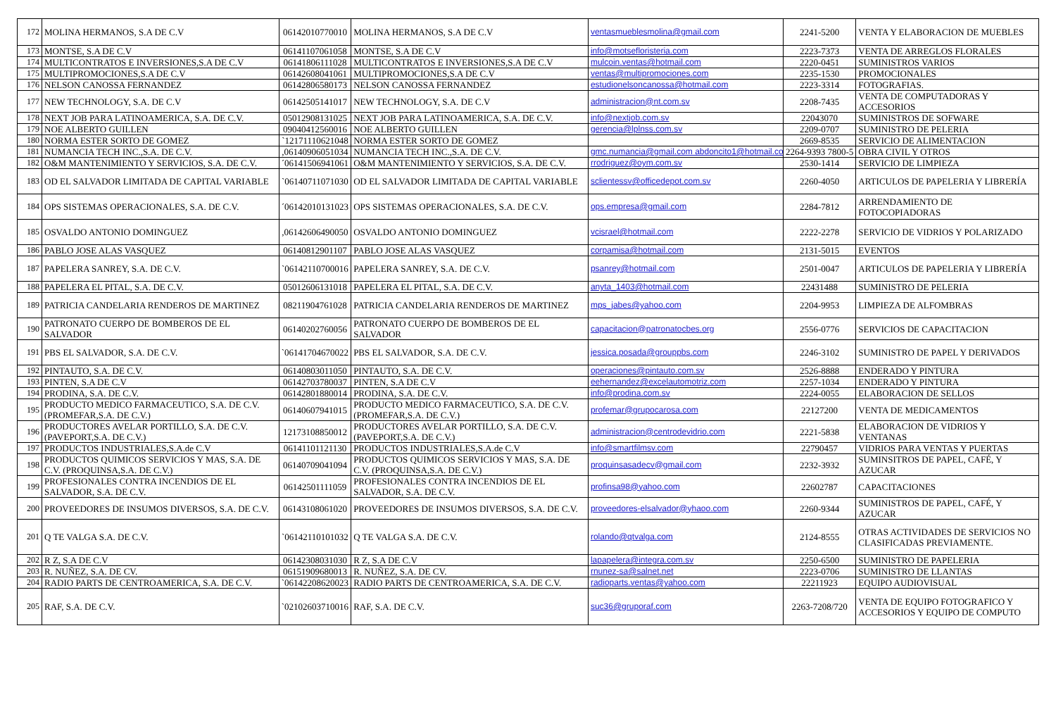| 172 | MOLINA HERMANOS, S.A DE C.V | 06142010770010 | MOLINA HERMANOS, S.A DE C.V | ventasmueblesmolina@gmail.com | 2241-5200 | VENTA Y ELABORACION DE MUEBLES |
| 173 | MONTSE, S.A DE C.V | 06141107061058 | MONTSE, S.A DE C.V | info@motsefloristeria.com | 2223-7373 | VENTA DE ARREGLOS FLORALES |
| 174 | MULTICONTRATOS E INVERSIONES,S.A DE C.V | 06141806111028 | MULTICONTRATOS E INVERSIONES,S.A DE C.V | mulcoin.ventas@hotmail.com | 2220-0451 | SUMINISTROS VARIOS |
| 175 | MULTIPROMOCIONES,S.A DE C.V | 06142608041061 | MULTIPROMOCIONES,S.A DE C.V | ventas@multipromociones.com | 2235-1530 | PROMOCIONALES |
| 176 | NELSON CANOSSA FERNANDEZ | 06142806580173 | NELSON CANOSSA FERNANDEZ | estudionelsoncanossa@hotmail.com | 2223-3314 | FOTOGRAFIAS. |
| 177 | NEW TECHNOLOGY, S.A. DE C.V | 06142505141017 | NEW TECHNOLOGY, S.A. DE C.V | administracion@nt.com.sv | 2208-7435 | VENTA DE COMPUTADORAS Y ACCESORIOS |
| 178 | NEXT JOB PARA LATINOAMERICA, S.A. DE C.V. | 05012908131025 | NEXT JOB PARA LATINOAMERICA, S.A. DE C.V. | info@nextjob.com.sv | 22043070 | SUMINISTROS DE SOFWARE |
| 179 | NOE ALBERTO GUILLEN | 09040412560016 | NOE ALBERTO GUILLEN | gerencia@lplnss.com.sv | 2209-0707 | SUMINISTRO DE PELERIA |
| 180 | NORMA ESTER SORTO DE GOMEZ | `12171110621048 | NORMA ESTER SORTO DE GOMEZ | | 2669-8535 | SERVICIO DE ALIMENTACION |
| 181 | NUMANCIA TECH INC.,S.A. DE C.V. | ,06140906051034 | NUMANCIA TECH INC.,S.A. DE C.V. | gmc.numancia@gmail.com abdoncito1@hotmail.com | 2264-9393 7800-5 | OBRA CIVIL Y OTROS |
| 182 | O&M MANTENIMIENTO Y SERVICIOS, S.A. DE C.V. | ´06141506941061 | O&M MANTENIMIENTO Y SERVICIOS, S.A. DE C.V. | rrodriguez@oym.com.sv | 2530-1414 | SERVICIO DE LIMPIEZA |
| 183 | OD EL SALVADOR LIMITADA DE CAPITAL VARIABLE | `06140711071030 | OD EL SALVADOR LIMITADA DE CAPITAL VARIABLE | sclientessv@officedepot.com.sv | 2260-4050 | ARTICULOS DE PAPELERIA Y LIBRERÍA |
| 184 | OPS SISTEMAS OPERACIONALES, S.A. DE C.V. | ´06142010131023 | OPS SISTEMAS OPERACIONALES, S.A. DE C.V. | ops.empresa@gmail.com | 2284-7812 | ARRENDAMIENTO DE FOTOCOPIADORAS |
| 185 | OSVALDO ANTONIO DOMINGUEZ | ,06142606490050 | OSVALDO ANTONIO DOMINGUEZ | vcisrael@hotmail.com | 2222-2278 | SERVICIO DE VIDRIOS Y POLARIZADO |
| 186 | PABLO JOSE ALAS VASQUEZ | 06140812901107 | PABLO JOSE ALAS VASQUEZ | corpamisa@hotmail.com | 2131-5015 | EVENTOS |
| 187 | PAPELERA SANREY, S.A. DE C.V. | `06142110700016 | PAPELERA SANREY, S.A. DE C.V. | psanrey@hotmail.com | 2501-0047 | ARTICULOS DE PAPELERIA Y LIBRERÍA |
| 188 | PAPELERA EL PITAL, S.A. DE C.V. | 05012606131018 | PAPELERA EL PITAL, S.A. DE C.V. | anyta_1403@hotmail.com | 22431488 | SUMINISTRO DE PELERIA |
| 189 | PATRICIA CANDELARIA RENDEROS DE MARTINEZ | 08211904761028 | PATRICIA CANDELARIA RENDEROS DE MARTINEZ | mps_jabes@yahoo.com | 2204-9953 | LIMPIEZA DE ALFOMBRAS |
| 190 | PATRONATO CUERPO DE BOMBEROS DE EL SALVADOR | 06140202760056 | PATRONATO CUERPO DE BOMBEROS DE EL SALVADOR | capacitacion@patronatocbes.org | 2556-0776 | SERVICIOS DE CAPACITACION |
| 191 | PBS EL SALVADOR, S.A. DE C.V. | `06141704670022 | PBS EL SALVADOR, S.A. DE C.V. | jessica.posada@grouppbs.com | 2246-3102 | SUMINISTRO DE PAPEL Y DERIVADOS |
| 192 | PINTAUTO, S.A. DE C.V. | 06140803011050 | PINTAUTO, S.A. DE C.V. | operaciones@pintauto.com.sv | 2526-8888 | ENDERADO Y PINTURA |
| 193 | PINTEN, S.A DE C.V | 06142703780037 | PINTEN, S.A DE C.V | eehernandez@excelautomotriz.com | 2257-1034 | ENDERADO Y PINTURA |
| 194 | PRODINA, S.A. DE C.V. | 06142801880014 | PRODINA, S.A. DE C.V. | info@prodina.com.sv | 2224-0055 | ELABORACION DE SELLOS |
| 195 | PRODUCTO MEDICO FARMACEUTICO, S.A. DE C.V. (PROMEFAR,S.A. DE C.V.) | 06140607941015 | PRODUCTO MEDICO FARMACEUTICO, S.A. DE C.V. (PROMEFAR,S.A. DE C.V.) | profemar@grupocarosa.com | 22127200 | VENTA DE MEDICAMENTOS |
| 196 | PRODUCTORES AVELAR PORTILLO, S.A. DE C.V. (PAVEPORT,S.A. DE C.V.) | 12173108850012 | PRODUCTORES AVELAR PORTILLO, S.A. DE C.V. (PAVEPORT,S.A. DE C.V.) | administracion@centrodevidrio.com | 2221-5838 | ELABORACION DE VIDRIOS Y VENTANAS |
| 197 | PRODUCTOS INDUSTRIALES,S.A.de C.V | 06141101121130 | PRODUCTOS INDUSTRIALES,S.A.de C.V | info@smartfilmsv.com | 22790457 | VIDRIOS PARA VENTAS Y PUERTAS |
| 198 | PRODUCTOS QUIMICOS SERVICIOS Y MAS, S.A. DE C.V. (PROQUINSA,S.A. DE C.V.) | 06140709041094 | PRODUCTOS QUIMICOS SERVICIOS Y MAS, S.A. DE C.V. (PROQUINSA,S.A. DE C.V.) | proquinsasadecv@gmail.com | 2232-3932 | SUMINSITROS DE PAPEL, CAFÉ, Y AZUCAR |
| 199 | PROFESIONALES CONTRA INCENDIOS DE EL SALVADOR, S.A. DE C.V. | 06142501111059 | PROFESIONALES CONTRA INCENDIOS DE EL SALVADOR, S.A. DE C.V. | profinsa98@yahoo.com | 22602787 | CAPACITACIONES |
| 200 | PROVEEDORES DE INSUMOS DIVERSOS, S.A. DE C.V. | 06143108061020 | PROVEEDORES DE INSUMOS DIVERSOS, S.A. DE C.V. | proveedores-elsalvador@yhaoo.com | 2260-9344 | SUMINISTROS DE PAPEL, CAFÉ, Y AZUCAR |
| 201 | Q TE VALGA S.A. DE C.V. | `06142110101032 | Q TE VALGA S.A. DE C.V. | rolando@qtvalga.com | 2124-8555 | OTRAS ACTIVIDADES DE SERVICIOS NO CLASIFICADAS PREVIAMENTE. |
| 202 | R Z, S.A DE C.V | 06142308031030 | R Z, S.A DE C.V | lapapelera@integra.com.sv | 2250-6500 | SUMINISTRO DE PAPELERIA |
| 203 | R. NUÑEZ, S.A. DE CV. | 06151909680013 | R. NUÑEZ, S.A. DE CV. | rnunez-sa@salnet.net | 2223-0706 | SUMINISTRO DE LLANTAS |
| 204 | RADIO PARTS DE CENTROAMERICA, S.A. DE C.V. | `06142208620023 | RADIO PARTS DE CENTROAMERICA, S.A. DE C.V. | radioparts.ventas@yahoo.com | 22211923 | EQUIPO AUDIOVISUAL |
| 205 | RAF, S.A. DE C.V. | `02102603710016 | RAF, S.A. DE C.V. | suc36@gruporaf.com | 2263-7208/720 | VENTA DE EQUIPO FOTOGRAFICO Y ACCESORIOS Y EQUIPO DE COMPUTO |